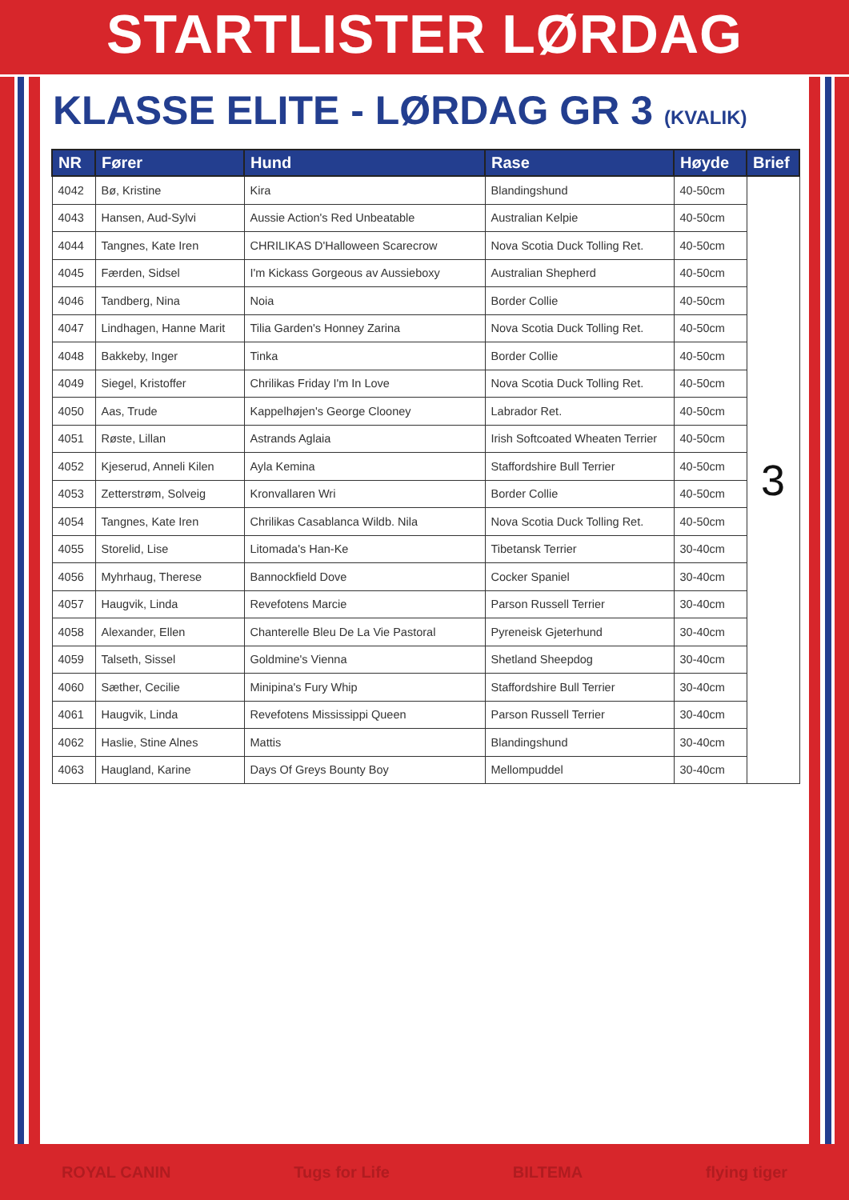STARTLISTER LØRDAG
KLASSE ELITE - LØRDAG GR 3 (KVALIK)
| NR | Fører | Hund | Rase | Høyde | Brief |
| --- | --- | --- | --- | --- | --- |
| 4042 | Bø, Kristine | Kira | Blandingshund | 40-50cm | 3 |
| 4043 | Hansen, Aud-Sylvi | Aussie Action's Red Unbeatable | Australian Kelpie | 40-50cm | |
| 4044 | Tangnes, Kate Iren | CHRILIKAS D'Halloween Scarecrow | Nova Scotia Duck Tolling Ret. | 40-50cm | |
| 4045 | Færden, Sidsel | I'm Kickass Gorgeous av Aussieboxy | Australian Shepherd | 40-50cm | |
| 4046 | Tandberg, Nina | Noia | Border Collie | 40-50cm | |
| 4047 | Lindhagen, Hanne Marit | Tilia Garden's Honney Zarina | Nova Scotia Duck Tolling Ret. | 40-50cm | |
| 4048 | Bakkeby, Inger | Tinka | Border Collie | 40-50cm | |
| 4049 | Siegel, Kristoffer | Chrilikas Friday I'm In Love | Nova Scotia Duck Tolling Ret. | 40-50cm | |
| 4050 | Aas, Trude | Kappelhøjen's George Clooney | Labrador Ret. | 40-50cm | |
| 4051 | Røste, Lillan | Astrands Aglaia | Irish Softcoated Wheaten Terrier | 40-50cm | |
| 4052 | Kjeserud, Anneli Kilen | Ayla Kemina | Staffordshire Bull Terrier | 40-50cm | |
| 4053 | Zetterstrøm, Solveig | Kronvallaren Wri | Border Collie | 40-50cm | |
| 4054 | Tangnes, Kate Iren | Chrilikas Casablanca Wildb. Nila | Nova Scotia Duck Tolling Ret. | 40-50cm | |
| 4055 | Storelid, Lise | Litomada's Han-Ke | Tibetansk Terrier | 30-40cm | |
| 4056 | Myhrhaug, Therese | Bannockfield Dove | Cocker Spaniel | 30-40cm | |
| 4057 | Haugvik, Linda | Revefotens Marcie | Parson Russell Terrier | 30-40cm | |
| 4058 | Alexander, Ellen | Chanterelle Bleu De La Vie Pastoral | Pyreneisk Gjeterhund | 30-40cm | |
| 4059 | Talseth, Sissel | Goldmine's Vienna | Shetland Sheepdog | 30-40cm | |
| 4060 | Sæther, Cecilie | Minipina's Fury Whip | Staffordshire Bull Terrier | 30-40cm | |
| 4061 | Haugvik, Linda | Revefotens Mississippi Queen | Parson Russell Terrier | 30-40cm | |
| 4062 | Haslie, Stine Alnes | Mattis | Blandingshund | 30-40cm | |
| 4063 | Haugland, Karine | Days Of Greys Bounty Boy | Mellompuddel | 30-40cm | |
ROYAL CANIN Tugs for Life BILTEMA flying tiger